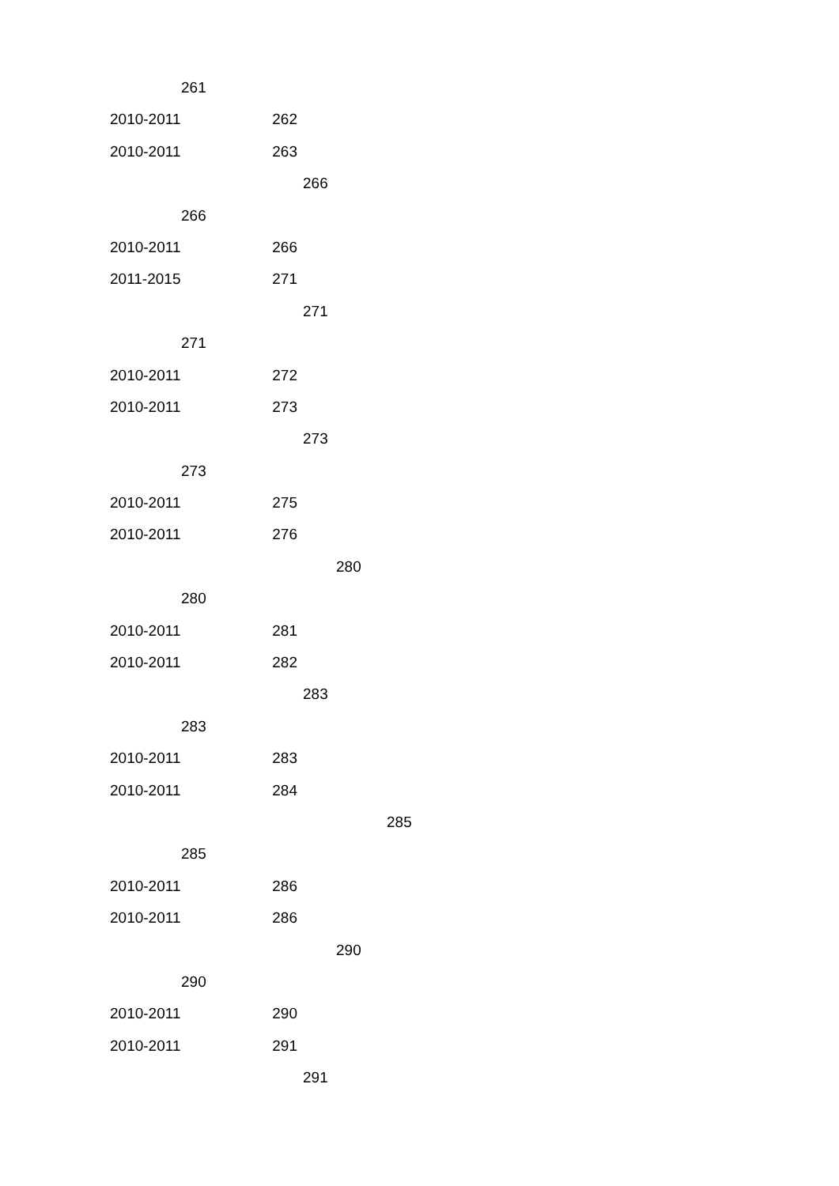261
2010-2011 262
2010-2011 263
266
266
2010-2011 266
2011-2015 271
271
271
2010-2011 272
2010-2011 273
273
273
2010-2011 275
2010-2011 276
280
280
2010-2011 281
2010-2011 282
283
283
2010-2011 283
2010-2011 284
285
285
2010-2011 286
2010-2011 286
290
290
2010-2011 290
2010-2011 291
291